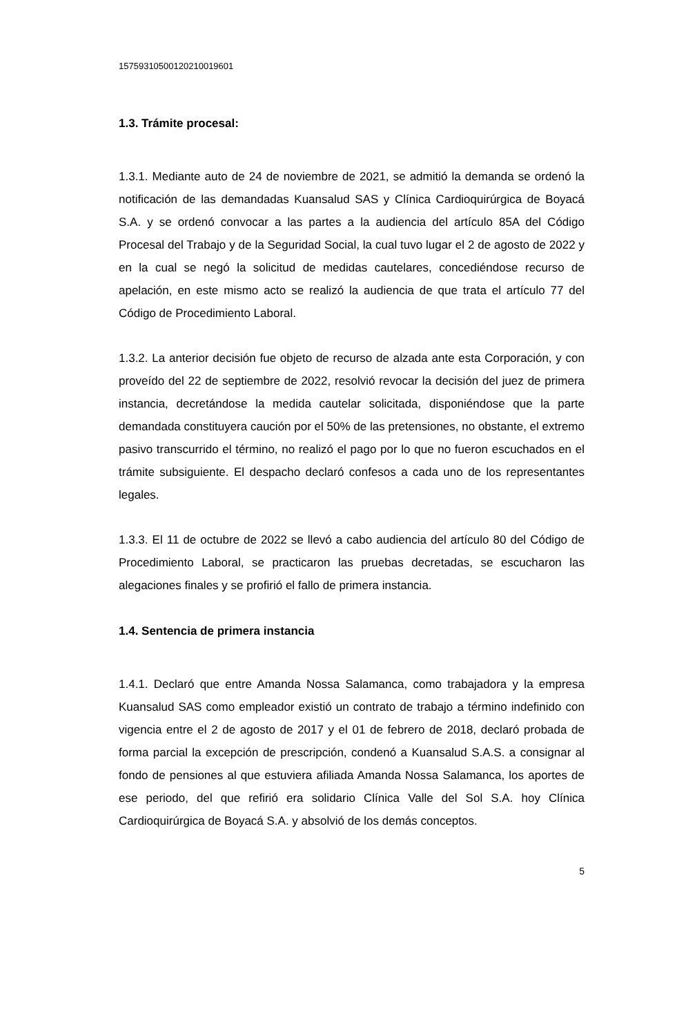15759310500120210019601
1.3. Trámite procesal:
1.3.1. Mediante auto de 24 de noviembre de 2021, se admitió la demanda se ordenó la notificación de las demandadas Kuansalud SAS y Clínica Cardioquirúrgica de Boyacá S.A. y se ordenó convocar a las partes a la audiencia del artículo 85A del Código Procesal del Trabajo y de la Seguridad Social, la cual tuvo lugar el 2 de agosto de 2022 y en la cual se negó la solicitud de medidas cautelares, concediéndose recurso de apelación, en este mismo acto se realizó la audiencia de que trata el artículo 77 del Código de Procedimiento Laboral.
1.3.2. La anterior decisión fue objeto de recurso de alzada ante esta Corporación, y con proveído del 22 de septiembre de 2022, resolvió revocar la decisión del juez de primera instancia, decretándose la medida cautelar solicitada, disponiéndose que la parte demandada constituyera caución por el 50% de las pretensiones, no obstante, el extremo pasivo transcurrido el término, no realizó el pago por lo que no fueron escuchados en el trámite subsiguiente. El despacho declaró confesos a cada uno de los representantes legales.
1.3.3. El 11 de octubre de 2022 se llevó a cabo audiencia del artículo 80 del Código de Procedimiento Laboral, se practicaron las pruebas decretadas, se escucharon las alegaciones finales y se profirió el fallo de primera instancia.
1.4. Sentencia de primera instancia
1.4.1. Declaró que entre Amanda Nossa Salamanca, como trabajadora y la empresa Kuansalud SAS como empleador existió un contrato de trabajo a término indefinido con vigencia entre el 2 de agosto de 2017 y el 01 de febrero de 2018, declaró probada de forma parcial la excepción de prescripción, condenó a Kuansalud S.A.S. a consignar al fondo de pensiones al que estuviera afiliada Amanda Nossa Salamanca, los aportes de ese periodo, del que refirió era solidario Clínica Valle del Sol S.A. hoy Clínica Cardioquirúrgica de Boyacá S.A. y absolvió de los demás conceptos.
5